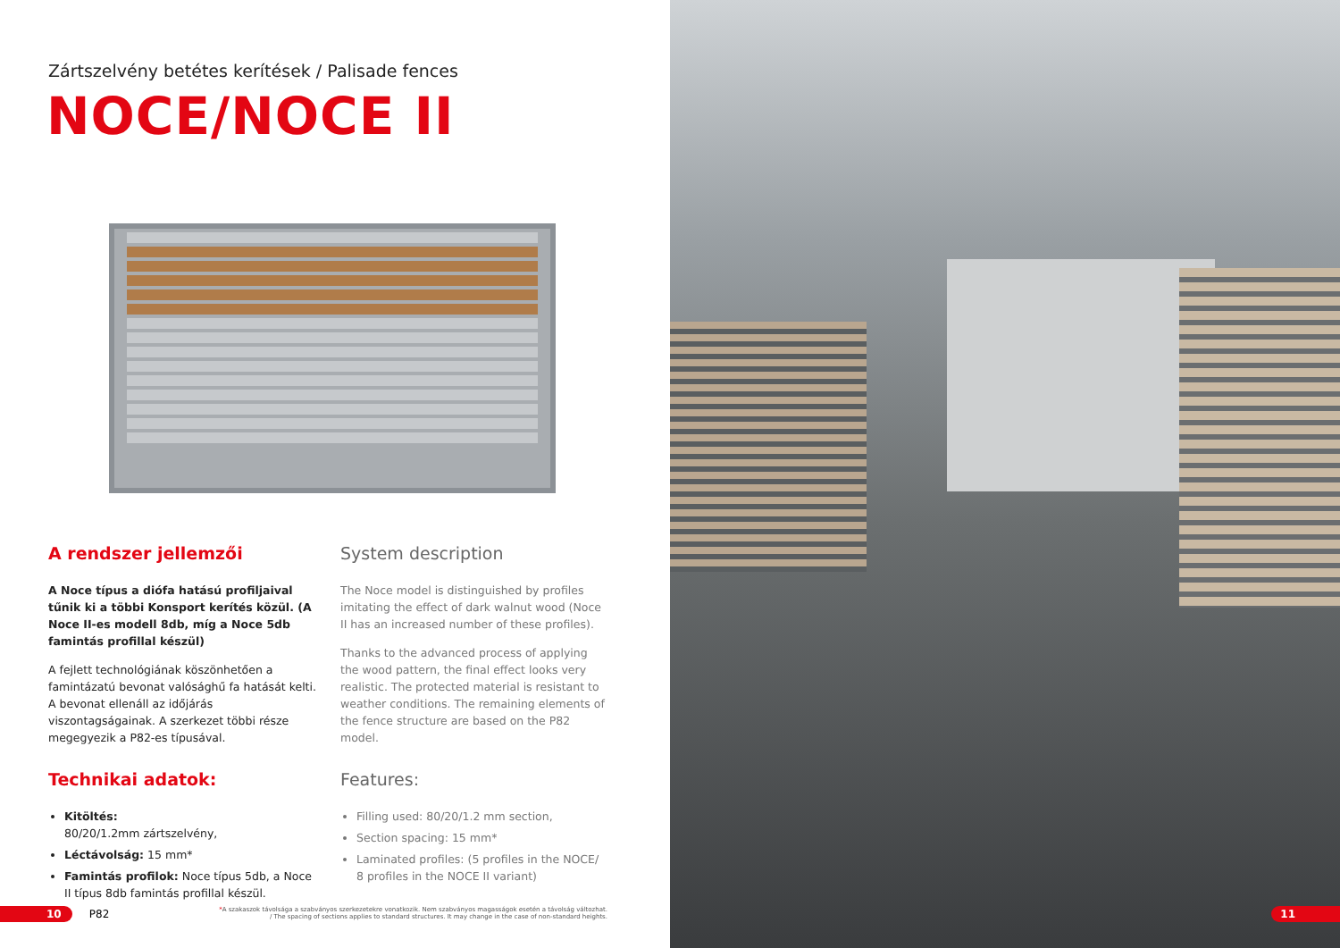Zártszelvény betétes kerítések / Palisade fences
NOCE/NOCE II
A rendszer jellemzői
A Noce típus a diófa hatású profiljaival tűnik ki a többi Konsport kerítés közül. (A Noce II-es modell 8db, míg a Noce 5db famintás profillal készül)
A fejlett technológiának köszönhetően a famintázatú bevonat valósághű fa hatását kelti. A bevonat ellenáll az időjárás viszontagságainak. A szerkezet többi része megegyezik a P82-es típusával.
Technikai adatok:
Kitöltés:
80/20/1.2mm zártszelvény,
Léctávolság: 15 mm*
Famintás profilok: Noce típus 5db, a Noce II típus 8db famintás profillal készül.
System description
The Noce model is distinguished by profiles imitating the effect of dark walnut wood (Noce II has an increased number of these profiles).
Thanks to the advanced process of applying the wood pattern, the final effect looks very realistic. The protected material is resistant to weather conditions. The remaining elements of the fence structure are based on the P82 model.
Features:
Filling used: 80/20/1.2 mm section,
Section spacing: 15 mm*
Laminated profiles: (5 profiles in the NOCE/ 8 profiles in the NOCE II variant)
10 P82
*A szakaszok távolsága a szabványos szerkezetekre vonatkozik. Nem szabványos magasságok esetén a távolság változhat.
/ The spacing of sections applies to standard structures. It may change in the case of non-standard heights.
11